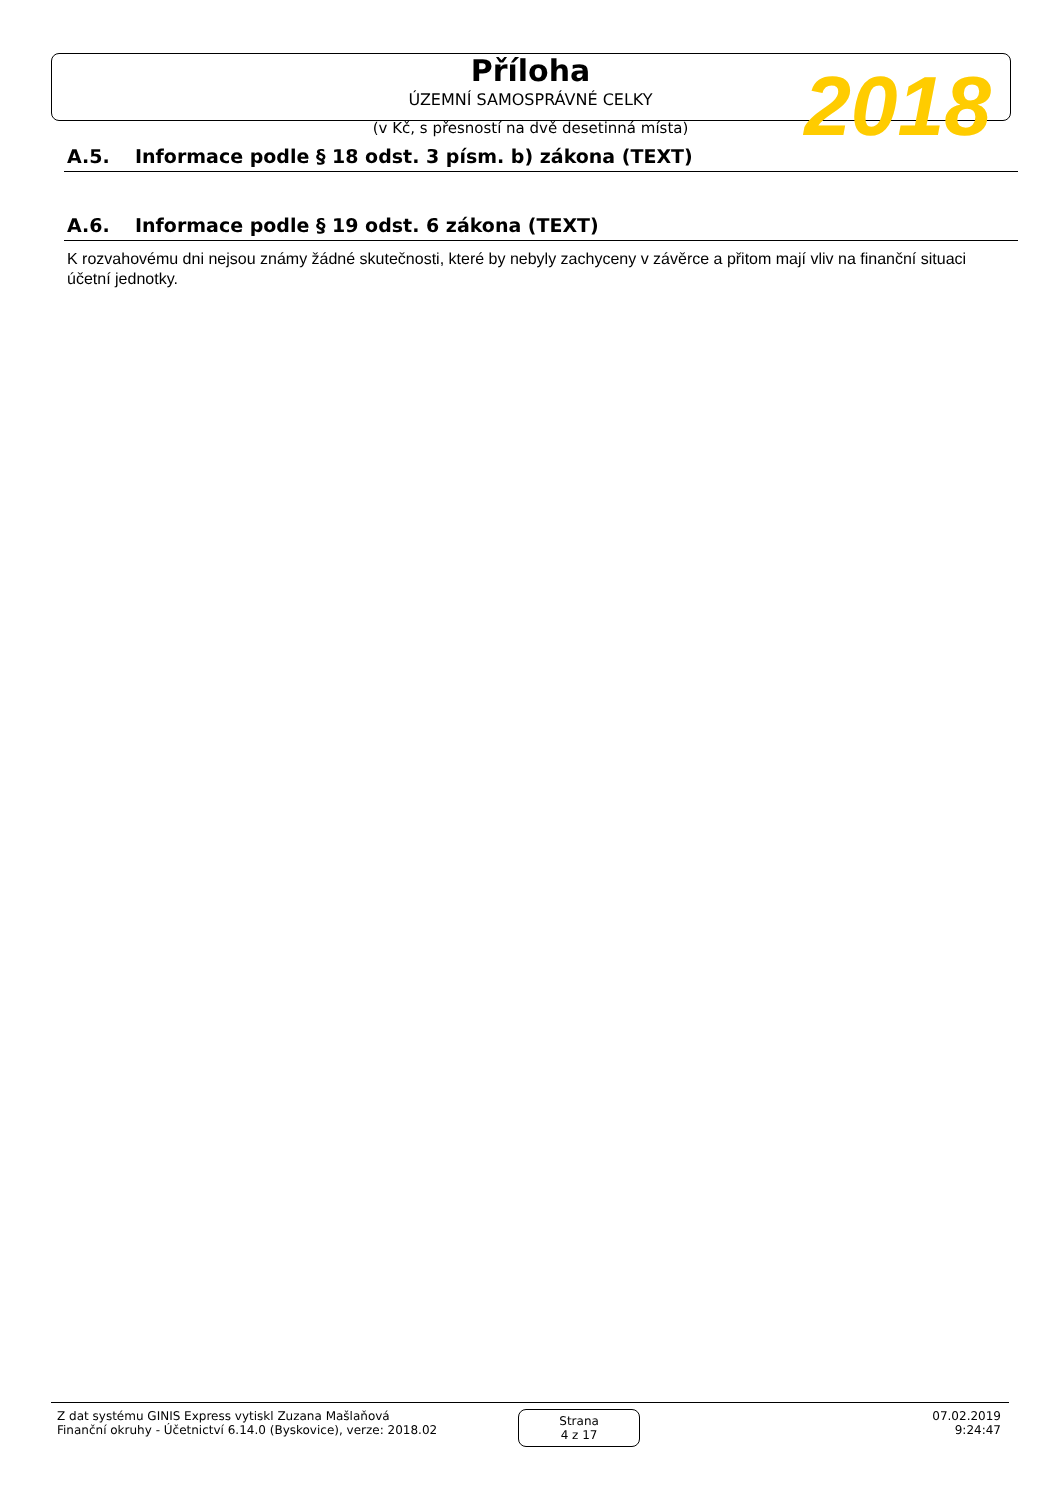Příloha
ÚZEMNÍ SAMOSPRÁVNÉ CELKY
(v Kč, s přesností na dvě desetinná místa)
2018
A.5. Informace podle § 18 odst. 3 písm. b) zákona (TEXT)
A.6. Informace podle § 19 odst. 6 zákona (TEXT)
K rozvahovému dni nejsou známy žádné skutečnosti, které by nebyly zachyceny v závěrce a přitom mají vliv na finanční situaci
účetní jednotky.
Z dat systému GINIS Express vytiskl Zuzana Mašlaňová
Finanční okruhy - Účetnictví 6.14.0 (Byskovice), verze: 2018.02
Strana
4 z 17
07.02.2019
9:24:47